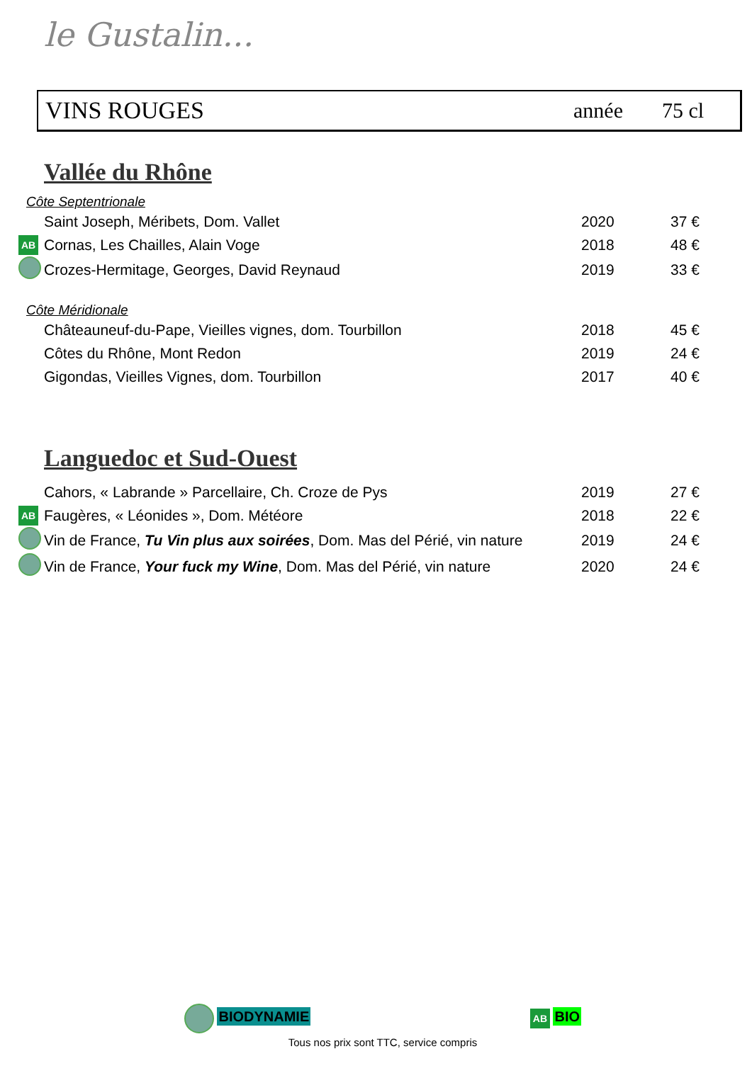le Gustalin...
VINS ROUGES année 75 cl
Vallée du Rhône
Côte Septentrionale
| | Saint Joseph, Méribets, Dom. Vallet | 2020 | 37 € |
| AB | Cornas, Les Chailles, Alain Voge | 2018 | 48 € |
| | Crozes-Hermitage, Georges, David Reynaud | 2019 | 33 € |
Côte Méridionale
| | Châteauneuf-du-Pape, Vieilles vignes, dom. Tourbillon | 2018 | 45 € |
| | Côtes du Rhône, Mont Redon | 2019 | 24 € |
| | Gigondas, Vieilles Vignes, dom. Tourbillon | 2017 | 40 € |
Languedoc et Sud-Ouest
| | Cahors, « Labrande » Parcellaire, Ch. Croze de Pys | 2019 | 27 € |
| AB | Faugères, « Léonides », Dom. Météore | 2018 | 22 € |
| | Vin de France, Tu Vin plus aux soirées , Dom. Mas del Périé, vin nature | 2019 | 24 € |
| | Vin de France, Your fuck my Wine , Dom. Mas del Périé, vin nature | 2020 | 24 € |
BIODYNAMIE AB BIO
Tous nos prix sont TTC, service compris